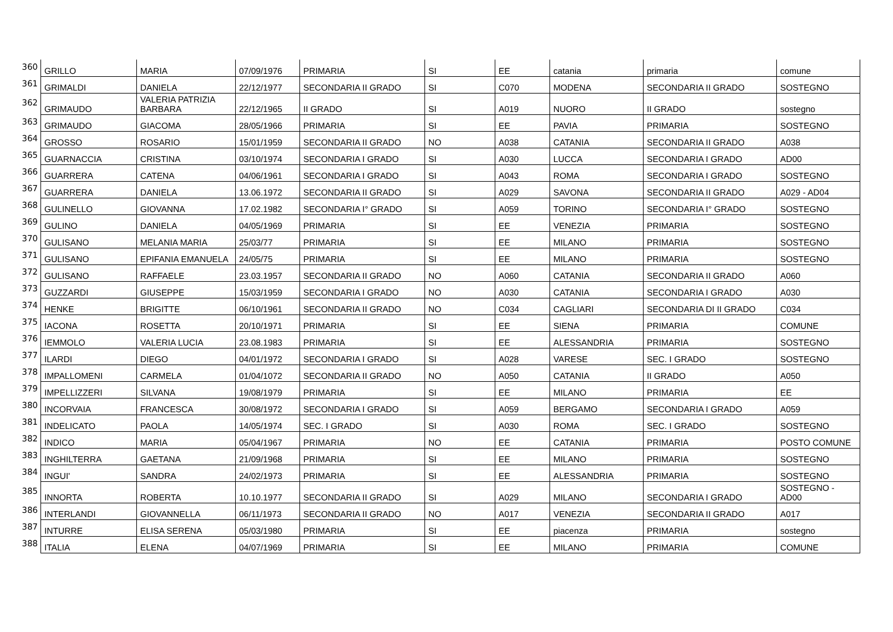| 360 | GRILLO | MARIA | 07/09/1976 | PRIMARIA | SI | EE | catania | primaria | comune |
| 361 | GRIMALDI | DANIELA | 22/12/1977 | SECONDARIA II GRADO | SI | C070 | MODENA | SECONDARIA II GRADO | SOSTEGNO |
| 362 | GRIMAUDO | VALERIA PATRIZIA BARBARA | 22/12/1965 | II GRADO | SI | A019 | NUORO | II GRADO | sostegno |
| 363 | GRIMAUDO | GIACOMA | 28/05/1966 | PRIMARIA | SI | EE | PAVIA | PRIMARIA | SOSTEGNO |
| 364 | GROSSO | ROSARIO | 15/01/1959 | SECONDARIA II GRADO | NO | A038 | CATANIA | SECONDARIA II GRADO | A038 |
| 365 | GUARNACCIA | CRISTINA | 03/10/1974 | SECONDARIA I GRADO | SI | A030 | LUCCA | SECONDARIA I GRADO | AD00 |
| 366 | GUARRERA | CATENA | 04/06/1961 | SECONDARIA I GRADO | SI | A043 | ROMA | SECONDARIA I GRADO | SOSTEGNO |
| 367 | GUARRERA | DANIELA | 13.06.1972 | SECONDARIA II GRADO | SI | A029 | SAVONA | SECONDARIA II GRADO | A029 - AD04 |
| 368 | GULINELLO | GIOVANNA | 17.02.1982 | SECONDARIA I° GRADO | SI | A059 | TORINO | SECONDARIA I° GRADO | SOSTEGNO |
| 369 | GULINO | DANIELA | 04/05/1969 | PRIMARIA | SI | EE | VENEZIA | PRIMARIA | SOSTEGNO |
| 370 | GULISANO | MELANIA MARIA | 25/03/77 | PRIMARIA | SI | EE | MILANO | PRIMARIA | SOSTEGNO |
| 371 | GULISANO | EPIFANIA EMANUELA | 24/05/75 | PRIMARIA | SI | EE | MILANO | PRIMARIA | SOSTEGNO |
| 372 | GULISANO | RAFFAELE | 23.03.1957 | SECONDARIA II GRADO | NO | A060 | CATANIA | SECONDARIA II GRADO | A060 |
| 373 | GUZZARDI | GIUSEPPE | 15/03/1959 | SECONDARIA I GRADO | NO | A030 | CATANIA | SECONDARIA I GRADO | A030 |
| 374 | HENKE | BRIGITTE | 06/10/1961 | SECONDARIA II GRADO | NO | C034 | CAGLIARI | SECONDARIA DI II GRADO | C034 |
| 375 | IACONA | ROSETTA | 20/10/1971 | PRIMARIA | SI | EE | SIENA | PRIMARIA | COMUNE |
| 376 | IEMMOLO | VALERIA LUCIA | 23.08.1983 | PRIMARIA | SI | EE | ALESSANDRIA | PRIMARIA | SOSTEGNO |
| 377 | ILARDI | DIEGO | 04/01/1972 | SECONDARIA I GRADO | SI | A028 | VARESE | SEC. I GRADO | SOSTEGNO |
| 378 | IMPALLOMENI | CARMELA | 01/04/1072 | SECONDARIA II GRADO | NO | A050 | CATANIA | II GRADO | A050 |
| 379 | IMPELLIZZERI | SILVANA | 19/08/1979 | PRIMARIA | SI | EE | MILANO | PRIMARIA | EE |
| 380 | INCORVAIA | FRANCESCA | 30/08/1972 | SECONDARIA I GRADO | SI | A059 | BERGAMO | SECONDARIA I GRADO | A059 |
| 381 | INDELICATO | PAOLA | 14/05/1974 | SEC. I GRADO | SI | A030 | ROMA | SEC. I GRADO | SOSTEGNO |
| 382 | INDICO | MARIA | 05/04/1967 | PRIMARIA | NO | EE | CATANIA | PRIMARIA | POSTO COMUNE |
| 383 | INGHILTERRA | GAETANA | 21/09/1968 | PRIMARIA | SI | EE | MILANO | PRIMARIA | SOSTEGNO |
| 384 | INGUI' | SANDRA | 24/02/1973 | PRIMARIA | SI | EE | ALESSANDRIA | PRIMARIA | SOSTEGNO |
| 385 | INNORTA | ROBERTA | 10.10.1977 | SECONDARIA II GRADO | SI | A029 | MILANO | SECONDARIA I GRADO | SOSTEGNO - AD00 |
| 386 | INTERLANDI | GIOVANNELLA | 06/11/1973 | SECONDARIA II GRADO | NO | A017 | VENEZIA | SECONDARIA II GRADO | A017 |
| 387 | INTURRE | ELISA SERENA | 05/03/1980 | PRIMARIA | SI | EE | piacenza | PRIMARIA | sostegno |
| 388 | ITALIA | ELENA | 04/07/1969 | PRIMARIA | SI | EE | MILANO | PRIMARIA | COMUNE |